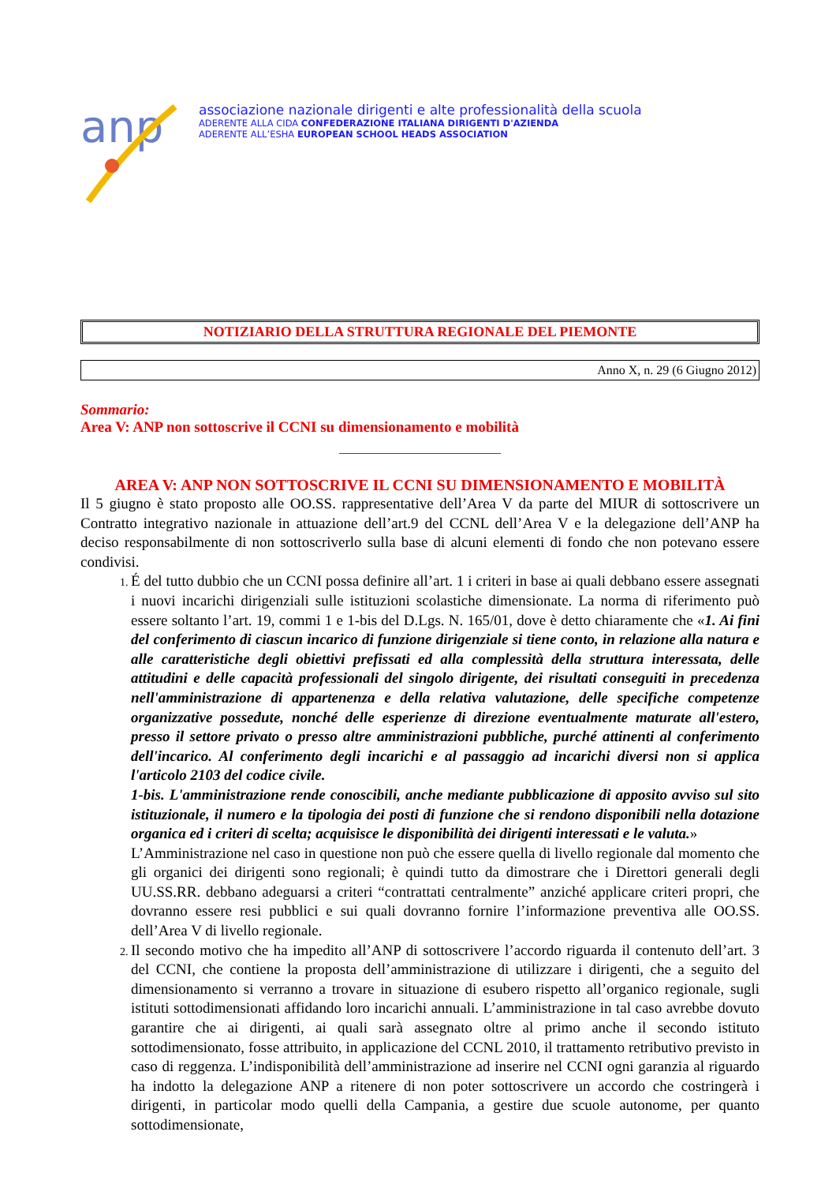anp
associazione nazionale dirigenti e alte professionalità della scuola
ADERENTE ALLA CIDA CONFEDERAZIONE ITALIANA DIRIGENTI D'AZIENDA
ADERENTE ALL’ESHA EUROPEAN SCHOOL HEADS ASSOCIATION
NOTIZIARIO DELLA STRUTTURA REGIONALE DEL PIEMONTE
Anno X, n. 29 (6 Giugno 2012)
Sommario:
Area V: ANP non sottoscrive il CCNI su dimensionamento e mobilità
AREA V: ANP NON SOTTOSCRIVE IL CCNI SU DIMENSIONAMENTO E MOBILITÀ
Il 5 giugno è stato proposto alle OO.SS. rappresentative dell’Area V da parte del MIUR di sottoscrivere un Contratto integrativo nazionale in attuazione dell’art.9 del CCNL dell’Area V e la delegazione dell’ANP ha deciso responsabilmente di non sottoscriverlo sulla base di alcuni elementi di fondo che non potevano essere condivisi.
É del tutto dubbio che un CCNI possa definire all’art. 1 i criteri in base ai quali debbano essere assegnati i nuovi incarichi dirigenziali sulle istituzioni scolastiche dimensionate. La norma di riferimento può essere soltanto l’art. 19, commi 1 e 1-bis del D.Lgs. N. 165/01, dove è detto chiaramente che «1. Ai fini del conferimento di ciascun incarico di funzione dirigenziale si tiene conto, in relazione alla natura e alle caratteristiche degli obiettivi prefissati ed alla complessità della struttura interessata, delle attitudini e delle capacità professionali del singolo dirigente, dei risultati conseguiti in precedenza nell'amministrazione di appartenenza e della relativa valutazione, delle specifiche competenze organizzative possedute, nonché delle esperienze di direzione eventualmente maturate all'estero, presso il settore privato o presso altre amministrazioni pubbliche, purché attinenti al conferimento dell'incarico. Al conferimento degli incarichi e al passaggio ad incarichi diversi non si applica l'articolo 2103 del codice civile.
1-bis. L'amministrazione rende conoscibili, anche mediante pubblicazione di apposito avviso sul sito istituzionale, il numero e la tipologia dei posti di funzione che si rendono disponibili nella dotazione organica ed i criteri di scelta; acquisisce le disponibilità dei dirigenti interessati e le valuta.»
L’Amministrazione nel caso in questione non può che essere quella di livello regionale dal momento che gli organici dei dirigenti sono regionali; è quindi tutto da dimostrare che i Direttori generali degli UU.SS.RR. debbano adeguarsi a criteri “contrattati centralmente” anziché applicare criteri propri, che dovranno essere resi pubblici e sui quali dovranno fornire l’informazione preventiva alle OO.SS. dell’Area V di livello regionale.
Il secondo motivo che ha impedito all’ANP di sottoscrivere l’accordo riguarda il contenuto dell’art. 3 del CCNI, che contiene la proposta dell’amministrazione di utilizzare i dirigenti, che a seguito del dimensionamento si verranno a trovare in situazione di esubero rispetto all’organico regionale, sugli istituti sottodimensionati affidando loro incarichi annuali. L’amministrazione in tal caso avrebbe dovuto garantire che ai dirigenti, ai quali sarà assegnato oltre al primo anche il secondo istituto sottodimensionato, fosse attribuito, in applicazione del CCNL 2010, il trattamento retributivo previsto in caso di reggenza. L’indisponibilità dell’amministrazione ad inserire nel CCNI ogni garanzia al riguardo ha indotto la delegazione ANP a ritenere di non poter sottoscrivere un accordo che costringerà i dirigenti, in particolar modo quelli della Campania, a gestire due scuole autonome, per quanto sottodimensionate,